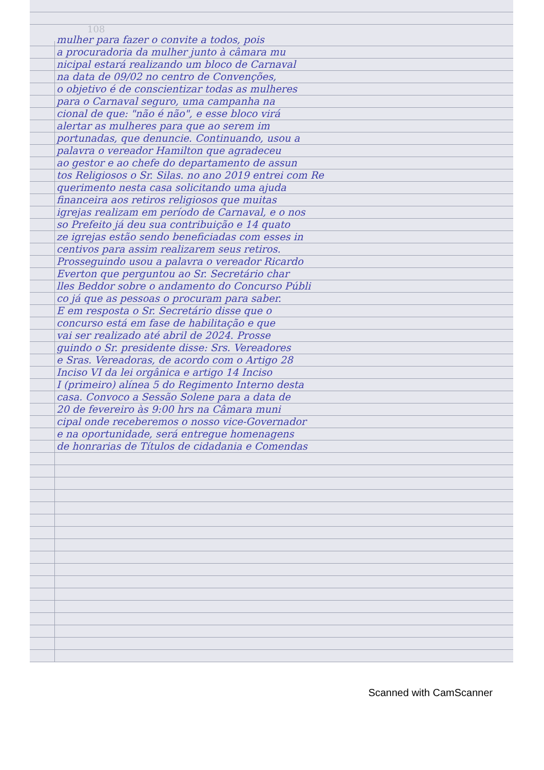108
mulher para fazer o convite a todos, pois
a procuradoria da mulher junto à câmara mu
nicipal estará realizando um bloco de Carnaval
na data de 09/02 no centro de Convenções,
o objetivo é de conscientizar todas as mulheres
para o Carnaval seguro, uma campanha na
cional de que: "não é não", e esse bloco virá
alertar as mulheres para que ao serem im
portunadas, que denuncie. Continuando, usou a
palavra o vereador Hamilton que agradeceu
ao gestor e ao chefe do departamento de assun
tos Religiosos o Sr. Silas. no ano 2019 entrei com Re
querimento nesta casa solicitando uma ajuda
financeira aos retiros religiosos que muitas
igrejas realizam em período de Carnaval, e o nos
so Prefeito já deu sua contribuição e 14 quato
ze igrejas estão sendo beneficiadas com esses in
centivos para assim realizarem seus retiros.
Prosseguindo usou a palavra o vereador Ricardo
Everton que perguntou ao Sr. Secretário char
lles Beddor sobre o andamento do Concurso Públi
co já que as pessoas o procuram para saber.
E em resposta o Sr. Secretário disse que o
concurso está em fase de habilitação e que
vai ser realizado até abril de 2024. Prosse
guindo o Sr. presidente disse: Srs. Vereadores
e Sras. Vereadoras, de acordo com o Artigo 28
Inciso VI da lei orgânica e artigo 14 Inciso
I (primeiro) alínea 5 do Regimento Interno desta
casa. Convoco a Sessão Solene para a data de
20 de fevereiro às 9:00 hrs na Câmara muni
cipal onde receberemos o nosso vice-Governador
e na oportunidade, será entregue homenagens
de honrarias de Títulos de cidadania e Comendas
Scanned with CamScanner